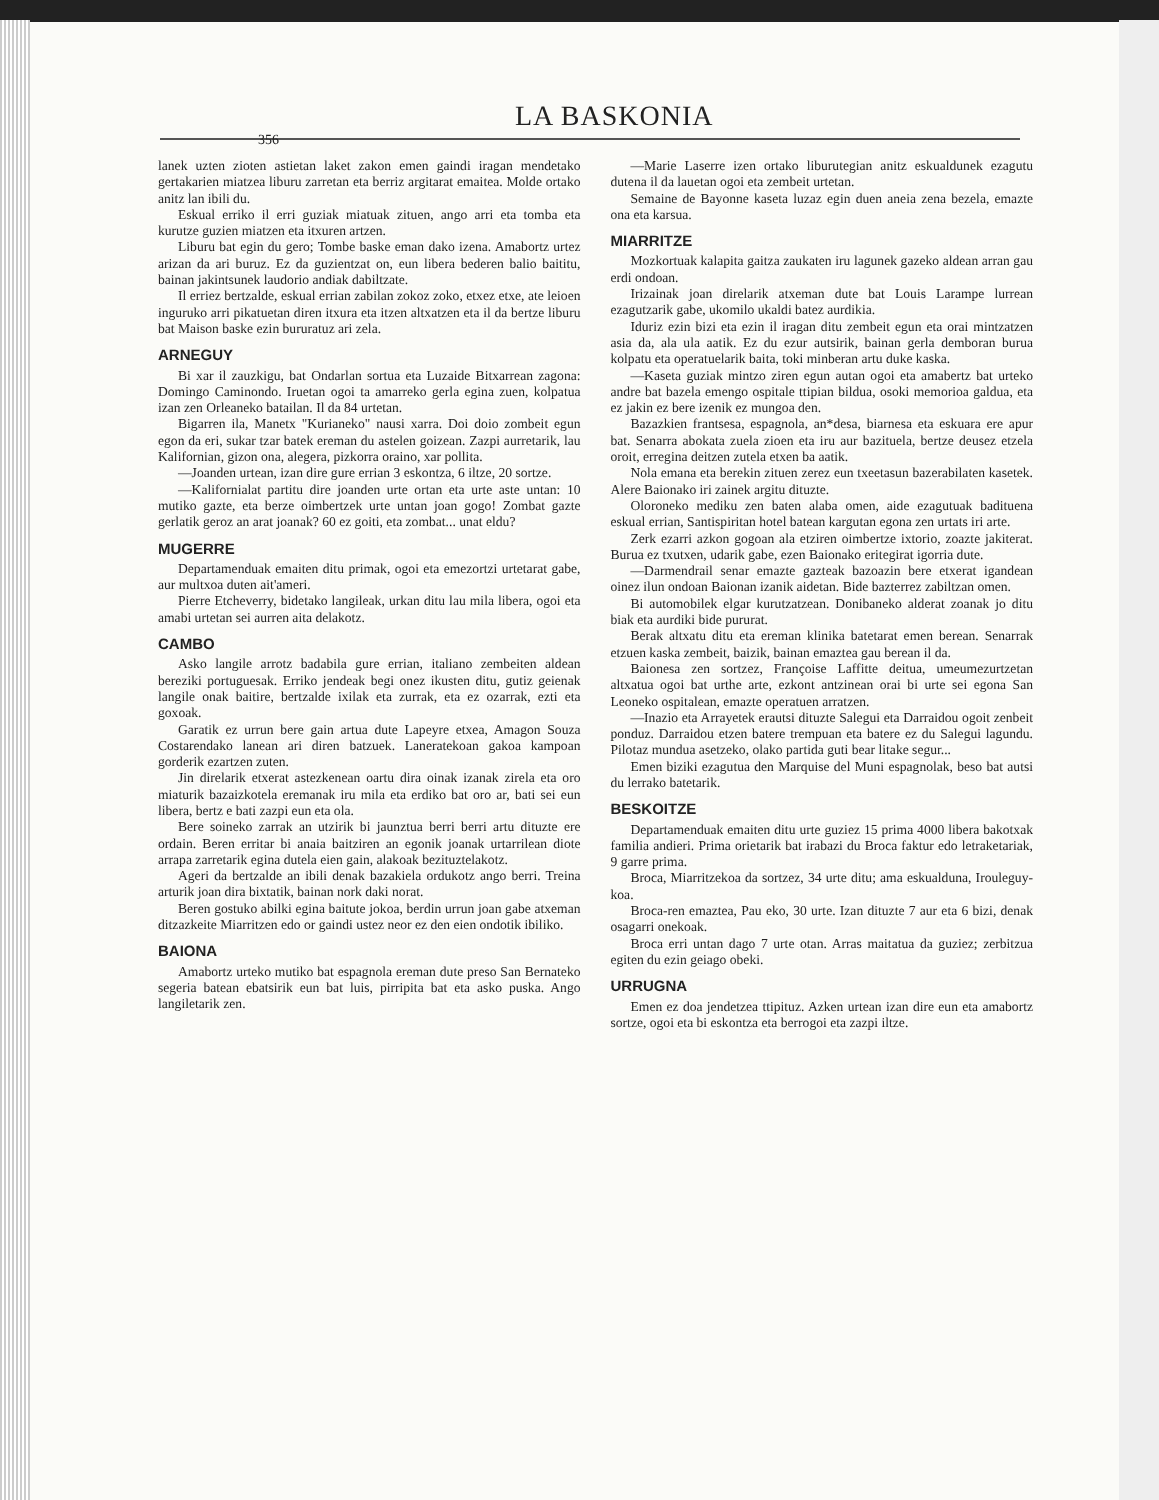LA BASKONIA
356
lanek uzten zioten astietan laket zakon emen gaindi iragan mendetako gertakarien miatzea liburu zarretan eta berriz argitarat emaitea. Molde ortako anitz lan ibili du.
Eskual erriko il erri guziak miatuak zituen, ango arri eta tomba eta kurutze guzien miatzen eta itxuren artzen.
Liburu bat egin du gero; Tombe baske eman dako izena. Amabortz urtez arizan da ari buruz. Ez da guzientzat on, eun libera bederen balio baititu, bainan jakintsunek laudorio andiak dabiltzate.
Il erriez bertzalde, eskual errian zabilan zokoz zoko, etxez etxe, ate leioen inguruko arri pikatuetan diren itxura eta itzen altxatzen eta il da bertze liburu bat Maison baske ezin bururatuz ari zela.
ARNEGUY
Bi xar il zauzkigu, bat Ondarlan sortua eta Luzaide Bitxarrean zagona: Domingo Caminondo. Iruetan ogoi ta amarreko gerla egina zuen, kolpatua izan zen Orleaneko batailan. Il da 84 urtetan.
Bigarren ila, Manetx "Kurianeko" nausi xarra. Doi doio zombeit egun egon da eri, sukar tzar batek ereman du astelen goizean. Zazpi aurretarik, lau Kalifornian, gizon ona, alegera, pizkorra oraino, xar pollita.
—Joanden urtean, izan dire gure errian 3 eskontza, 6 iltze, 20 sortze.
—Kalifornialat partitu dire joanden urte ortan eta urte aste untan: 10 mutiko gazte, eta berze oimbertzek urte untan joan gogo! Zombat gazte gerlatik geroz an arat joanak? 60 ez goiti, eta zombat... unat eldu?
MUGERRE
Departamenduak emaiten ditu primak, ogoi eta emezortzi urtetarat gabe, aur multxoa duten ait'ameri.
Pierre Etcheverry, bidetako langileak, urkan ditu lau mila libera, ogoi eta amabi urtetan sei aurren aita delakotz.
CAMBO
Asko langile arrotz badabila gure errian, italiano zembeiten aldean bereziki portuguesak. Erriko jendeak begi onez ikusten ditu, gutiz geienak langile onak baitire, bertzalde ixilak eta zurrak, eta ez ozarrak, ezti eta goxoak.
Garatik ez urrun bere gain artua dute Lapeyre etxea, Amagon Souza Costarendako lanean ari diren batzuek. Laneratekoan gakoa kampoan gorderik ezartzen zuten.
Jin direlarik etxerat astezkenean oartu dira oinak izanak zirela eta oro miaturik bazaizkotela eremanak iru mila eta erdiko bat oro ar, bati sei eun libera, bertz e bati zazpi eun eta ola.
Bere soineko zarrak an utzirik bi jaunztua berri berri artu dituzte ere ordain. Beren erritar bi anaia baitziren an egonik joanak urtarrilean diote arrapa zarretarik egina dutela eien gain, alakoak bezituztelakotz.
Ageri da bertzalde an ibili denak bazakiela ordukotz ango berri. Treina arturik joan dira bixtatik, bainan nork daki norat.
Beren gostuko abilki egina baitute jokoa, berdin urrun joan gabe atxeman ditzazkeite Miarritzen edo or gaindi ustez neor ez den eien ondotik ibiliko.
BAIONA
Amabortz urteko mutiko bat espagnola ereman dute preso San Bernateko segeria batean ebatsirik eun bat luis, pirripita bat eta asko puska. Ango langiletarik zen.
—Marie Laserre izen ortako liburutegian anitz eskualdunek ezagutu dutena il da lauetan ogoi eta zembeit urtetan.
Semaine de Bayonne kaseta luzaz egin duen aneia zena bezela, emazte ona eta karsua.
MIARRITZE
Mozkortuak kalapita gaitza zaukaten iru lagunek gazeko aldean arran gau erdi ondoan.
Irizainak joan direlarik atxeman dute bat Louis Larampe lurrean ezagutzarik gabe, ukomilo ukaldi batez aurdikia.
Iduriz ezin bizi eta ezin il iragan ditu zembeit egun eta orai mintzatzen asia da, ala ula aatik. Ez du ezur autsirik, bainan gerla demboran burua kolpatu eta operatuelarik baita, toki minberan artu duke kaska.
—Kaseta guziak mintzo ziren egun autan ogoi eta amabertz bat urteko andre bat bazela emengo ospitale ttipian bildua, osoki memorioa galdua, eta ez jakin ez bere izenik ez mungoa den.
Bazazkien frantsesa, espagnola, an*desa, biarnesa eta eskuara ere apur bat. Senarra abokata zuela zioen eta iru aur bazituela, bertze deusez etzela oroit, erregina deitzen zutela etxen ba aatik.
Nola emana eta berekin zituen zerez eun txeetasun bazerabilaten kasetek. Alere Baionako iri zainek argitu dituzte.
Oloroneko mediku zen baten alaba omen, aide ezagutuak badituena eskual errian, Santispiritan hotel batean kargutan egona zen urtats iri arte.
Zerk ezarri azkon gogoan ala etziren oimbertze ixtorio, zoazte jakiterat. Burua ez txutxen, udarik gabe, ezen Baionako eritegirat igorria dute.
—Darmendrail senar emazte gazteak bazoazin bere etxerat igandean oinez ilun ondoan Baionan izanik aidetan. Bide bazterrez zabiltzan omen.
Bi automobilek elgar kurutzatzean. Donibaneko alderat zoanak jo ditu biak eta aurdiki bide pururat.
Berak altxatu ditu eta ereman klinika batetarat emen berean. Senarrak etzuen kaska zembeit, baizik, bainan emaztea gau berean il da.
Baionesa zen sortzez, Françoise Laffitte deitua, umeumezurtzetan altxatua ogoi bat urthe arte, ezkont antzinean orai bi urte sei egona San Leoneko ospitalean, emazte operatuen arratzen.
—Inazio eta Arrayetek erautsi dituzte Salegui eta Darraidou ogoit zenbeit ponduz. Darraidou etzen batere trempuan eta batere ez du Salegui lagundu. Pilotaz mundua asetzeko, olako partida guti bear litake segur...
Emen biziki ezagutua den Marquise del Muni espagnolak, beso bat autsi du lerrako batetarik.
BESKOITZE
Departamenduak emaiten ditu urte guziez 15 prima 4000 libera bakotxak familia andieri. Prima orietarik bat irabazi du Broca faktur edo letraketariak, 9 garre prima.
Broca, Miarritzekoa da sortzez, 34 urte ditu; ama eskualduna, Irouleguy-koa.
Broca-ren emaztea, Pau eko, 30 urte. Izan dituzte 7 aur eta 6 bizi, denak osagarri onekoak.
Broca erri untan dago 7 urte otan. Arras maitatua da guziez; zerbitzua egiten du ezin geiago obeki.
URRUGNA
Emen ez doa jendetzea ttipituz. Azken urtean izan dire eun eta amabortz sortze, ogoi eta bi eskontza eta berrogoi eta zazpi iltze.